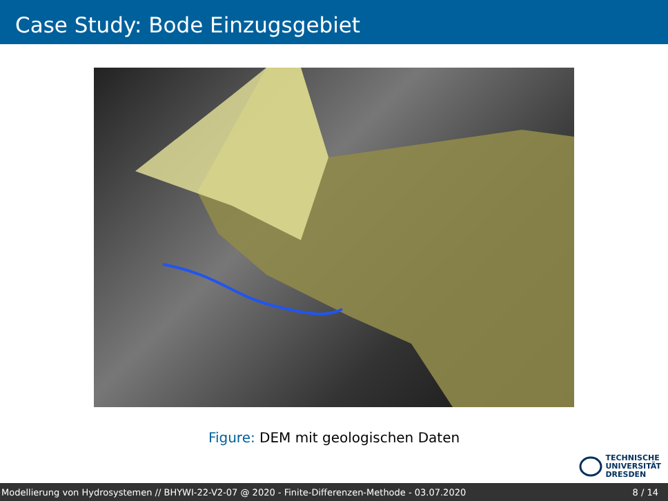Case Study: Bode Einzugsgebiet
Figure: DEM mit geologischen Daten
TECHNISCHE
UNIVERSITÄT
DRESDEN
Modellierung von Hydrosystemen // BHYWI-22-V2-07 @ 2020 - Finite-Differenzen-Methode - 03.07.2020 8 / 14